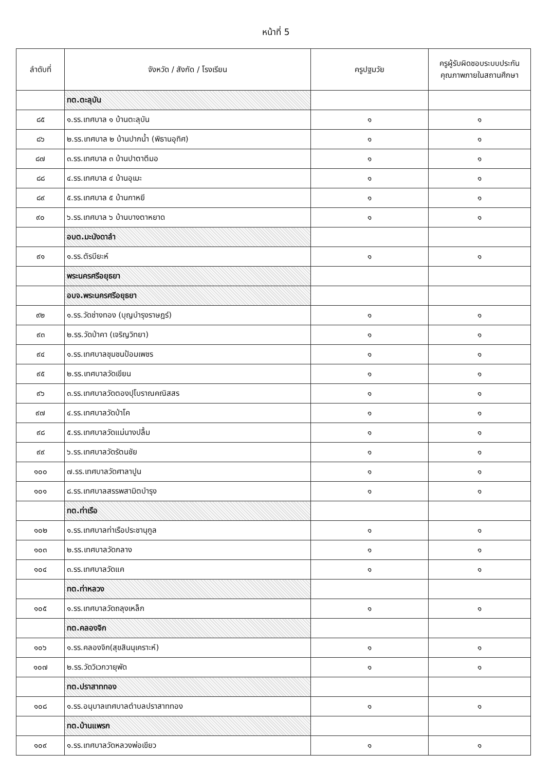หน้าที่ 5
| ลำดับที่ | จังหวัด / สังกัด / โรงเรียน | ครูปฐมวัย | ครูผู้รับผิดชอบระบบประกันคุณภาพภายในสถานศึกษา |
| --- | --- | --- | --- |
| | ทต.ตะลุบัน | | |
| ๘๕ | ๑.รร.เทศบาล ๑ บ้านตะลุบัน | ๑ | ๑ |
| ๘๖ | ๒.รร.เทศบาล ๒ บ้านปากน้ำ (พิธานอุทิศ) | ๑ | ๑ |
| ๘๗ | ๓.รร.เทศบาล ๓ บ้านปาตาตีมอ | ๑ | ๑ |
| ๘๘ | ๔.รร.เทศบาล ๔ บ้านอุเมะ | ๑ | ๑ |
| ๘๙ | ๕.รร.เทศบาล ๕ บ้านกาหยี | ๑ | ๑ |
| ๙๐ | ๖.รร.เทศบาล ๖ บ้านบางตาหยาด | ๑ | ๑ |
| | อบต.มะนังดาลำ | | |
| ๙๑ | ๑.รร.ตัรบียะห์ | ๑ | ๑ |
| | พระนครศรีอยุธยา | | |
| | อบจ.พระนครศรีอยุธยา | | |
| ๙๒ | ๑.รร.วัดช่างทอง (บุญบำรุงราษฎร์) | ๑ | ๑ |
| ๙๓ | ๒.รร.วัดป่าคา (เจริญวิทยา) | ๑ | ๑ |
| ๙๔ | ๑.รร.เทศบาลชุมชนป้อมเพชร | ๑ | ๑ |
| ๙๕ | ๒.รร.เทศบาลวัดเขียน | ๑ | ๑ |
| ๙๖ | ๓.รร.เทศบาลวัดตองปุโบราณคณิสสร | ๑ | ๑ |
| ๙๗ | ๔.รร.เทศบาลวัดป่าโค | ๑ | ๑ |
| ๙๘ | ๕.รร.เทศบาลวัดแม่นางปลื้ม | ๑ | ๑ |
| ๙๙ | ๖.รร.เทศบาลวัดรัตนชัย | ๑ | ๑ |
| ๑๐๐ | ๗.รร.เทศบาลวัดศาลาปูน | ๑ | ๑ |
| ๑๐๑ | ๘.รร.เทศบาลสรรพสามิตบำรุง | ๑ | ๑ |
| | ทต.ท่าเรือ | | |
| ๑๐๒ | ๑.รร.เทศบาลท่าเรือประชานุกูล | ๑ | ๑ |
| ๑๐๓ | ๒.รร.เทศบาลวัดกลาง | ๑ | ๑ |
| ๑๐๔ | ๓.รร.เทศบาลวัดแค | ๑ | ๑ |
| | ทต.ท่าหลวง | | |
| ๑๐๕ | ๑.รร.เทศบาลวัดถลุงเหล็ก | ๑ | ๑ |
| | ทต.คลองจิก | | |
| ๑๐๖ | ๑.รร.คลองจิก(สุขสินนุเคราะห์) | ๑ | ๑ |
| ๑๐๗ | ๒.รร.วัดวิเวกวายุพัด | ๑ | ๑ |
| | ทต.ปราสาททอง | | |
| ๑๐๘ | ๑.รร.อนุบาลเทศบาลตำบลปราสาททอง | ๑ | ๑ |
| | ทต.บ้านแพรก | | |
| ๑๐๙ | ๑.รร.เทศบาลวัดหลวงพ่อเขียว | ๑ | ๑ |